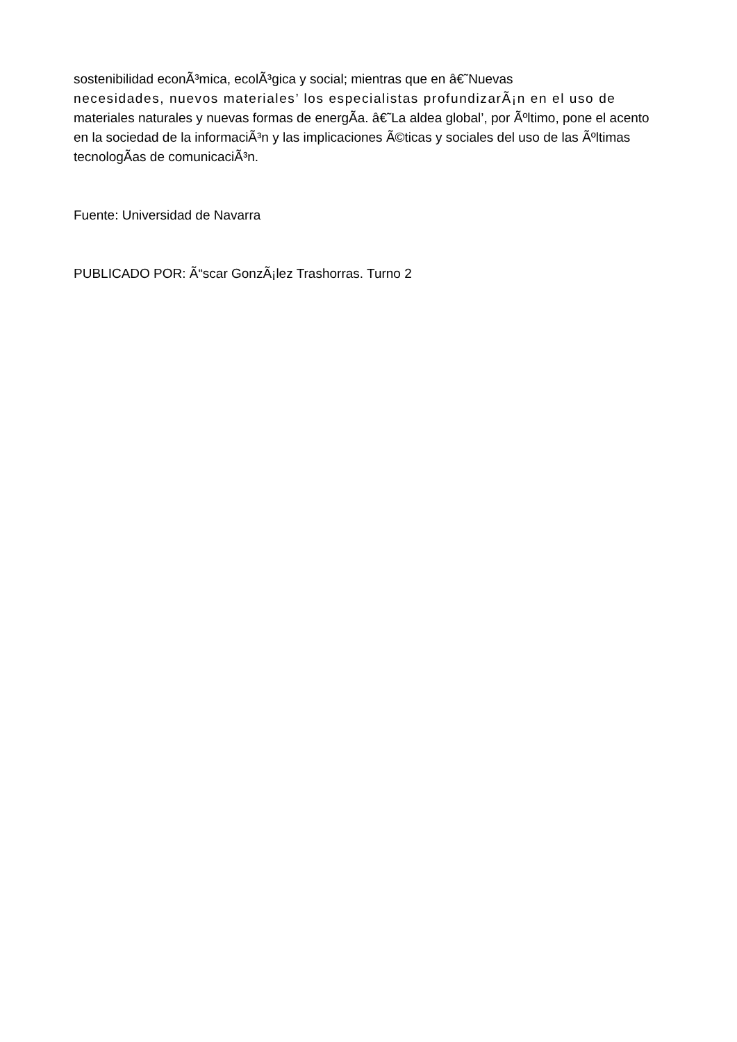sostenibilidad econÃ³mica, ecolÃ³gica y social; mientras que en â€˜Nuevas
necesidades, nuevos materiales’ los especialistas profundizarÃ¡n en el uso de
materiales naturales y nuevas formas de energÃ­a. â€˜La aldea global’, por Ãºltimo, pone el acento en la sociedad de la informaciÃ³n y las implicaciones Ã©ticas y sociales del uso de las Ãºltimas tecnologÃ­as de comunicaciÃ³n.
Fuente: Universidad de Navarra
PUBLICADO POR: Ã“scar GonzÃ¡lez Trashorras. Turno 2